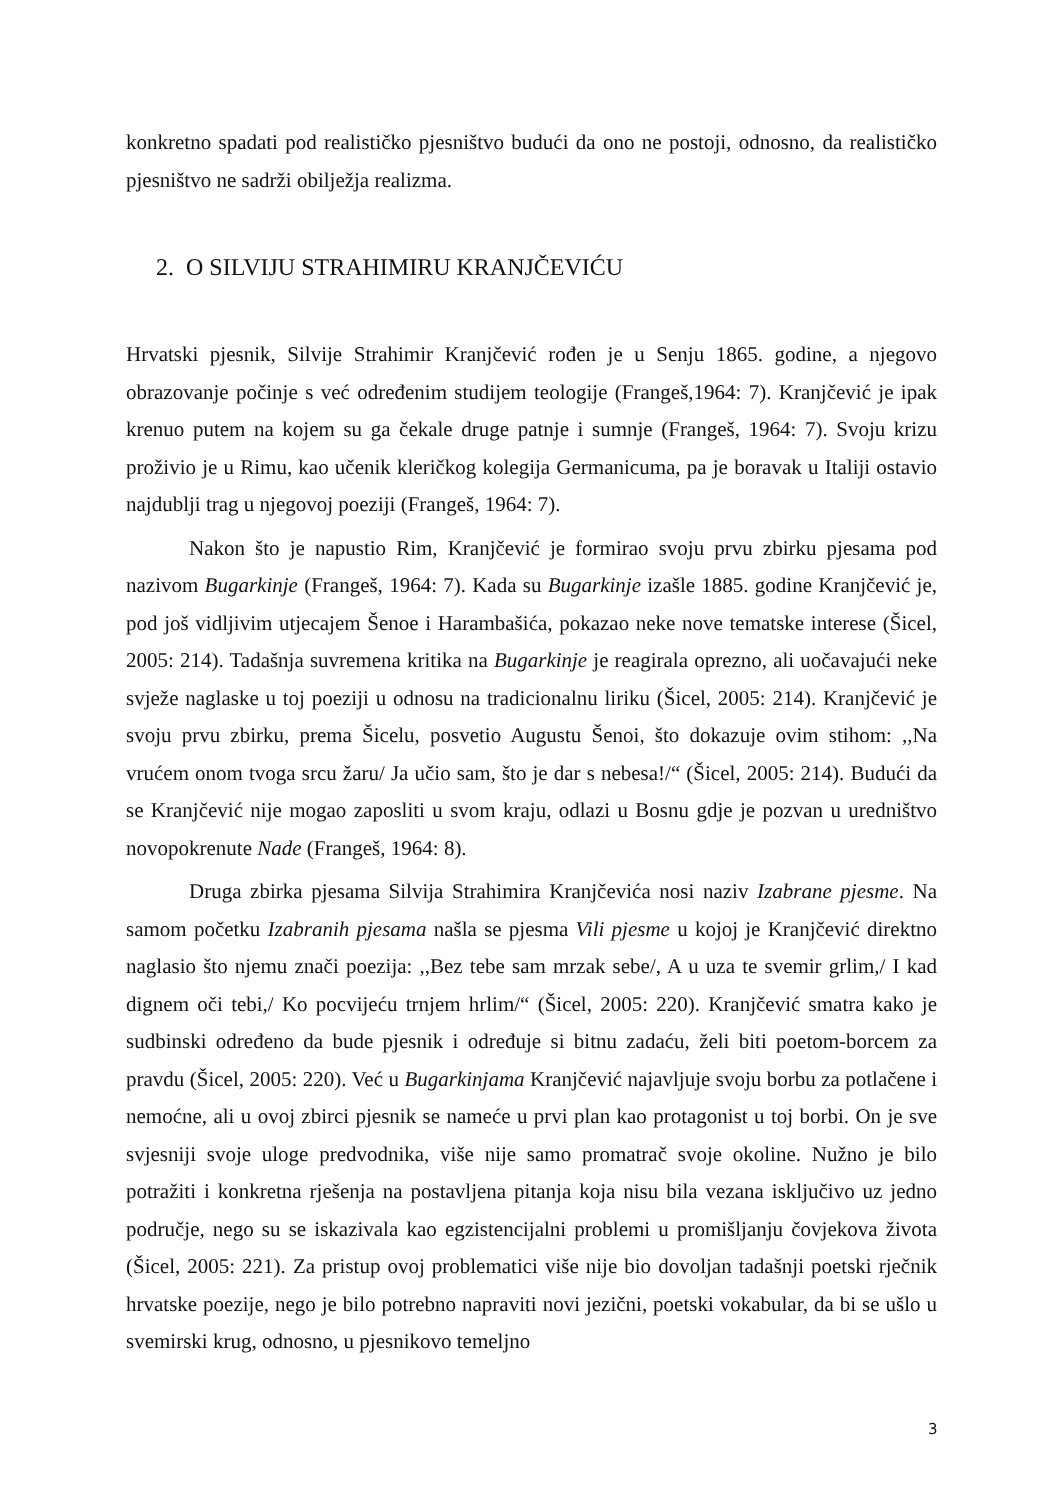konkretno spadati pod realističko pjesništvo budući da ono ne postoji, odnosno, da realističko pjesništvo ne sadrži obilježja realizma.
2. O SILVIJU STRAHIMIRU KRANJČEVIĆU
Hrvatski pjesnik, Silvije Strahimir Kranjčević rođen je u Senju 1865. godine, a njegovo obrazovanje počinje s već određenim studijem teologije (Frangeš,1964: 7). Kranjčević je ipak krenuo putem na kojem su ga čekale druge patnje i sumnje (Frangeš, 1964: 7). Svoju krizu proživio je u Rimu, kao učenik kleričkog kolegija Germanicuma, pa je boravak u Italiji ostavio najdublji trag u njegovoj poeziji (Frangeš, 1964: 7).
Nakon što je napustio Rim, Kranjčević je formirao svoju prvu zbirku pjesama pod nazivom Bugarkinje (Frangeš, 1964: 7). Kada su Bugarkinje izašle 1885. godine Kranjčević je, pod još vidljivim utjecajem Šenoe i Harambašića, pokazao neke nove tematske interese (Šicel, 2005: 214). Tadašnja suvremena kritika na Bugarkinje je reagirala oprezno, ali uočavajući neke svježe naglaske u toj poeziji u odnosu na tradicionalnu liriku (Šicel, 2005: 214). Kranjčević je svoju prvu zbirku, prema Šicelu, posvetio Augustu Šenoi, što dokazuje ovim stihom: ,,Na vrućem onom tvoga srcu žaru/ Ja učio sam, što je dar s nebesa!/“ (Šicel, 2005: 214). Budući da se Kranjčević nije mogao zaposliti u svom kraju, odlazi u Bosnu gdje je pozvan u uredništvo novopokrenute Nade (Frangeš, 1964: 8).
Druga zbirka pjesama Silvija Strahimira Kranjčevića nosi naziv Izabrane pjesme. Na samom početku Izabranih pjesama našla se pjesma Vili pjesme u kojoj je Kranjčević direktno naglasio što njemu znači poezija: ,,Bez tebe sam mrzak sebe/, A u uza te svemir grlim,/ I kad dignem oči tebi,/ Ko pocvijeću trnjem hrlim/“ (Šicel, 2005: 220). Kranjčević smatra kako je sudbinski određeno da bude pjesnik i određuje si bitnu zadaću, želi biti poetom-borcem za pravdu (Šicel, 2005: 220). Već u Bugarkinjama Kranjčević najavljuje svoju borbu za potlačene i nemoćne, ali u ovoj zbirci pjesnik se nameće u prvi plan kao protagonist u toj borbi. On je sve svjesniji svoje uloge predvodnika, više nije samo promatrač svoje okoline. Nužno je bilo potražiti i konkretna rješenja na postavljena pitanja koja nisu bila vezana isključivo uz jedno područje, nego su se iskazivala kao egzistencijalni problemi u promišljanju čovjekova života (Šicel, 2005: 221). Za pristup ovoj problematici više nije bio dovoljan tadašnji poetski rječnik hrvatske poezije, nego je bilo potrebno napraviti novi jezični, poetski vokabular, da bi se ušlo u svemirski krug, odnosno, u pjesnikovo temeljno
3